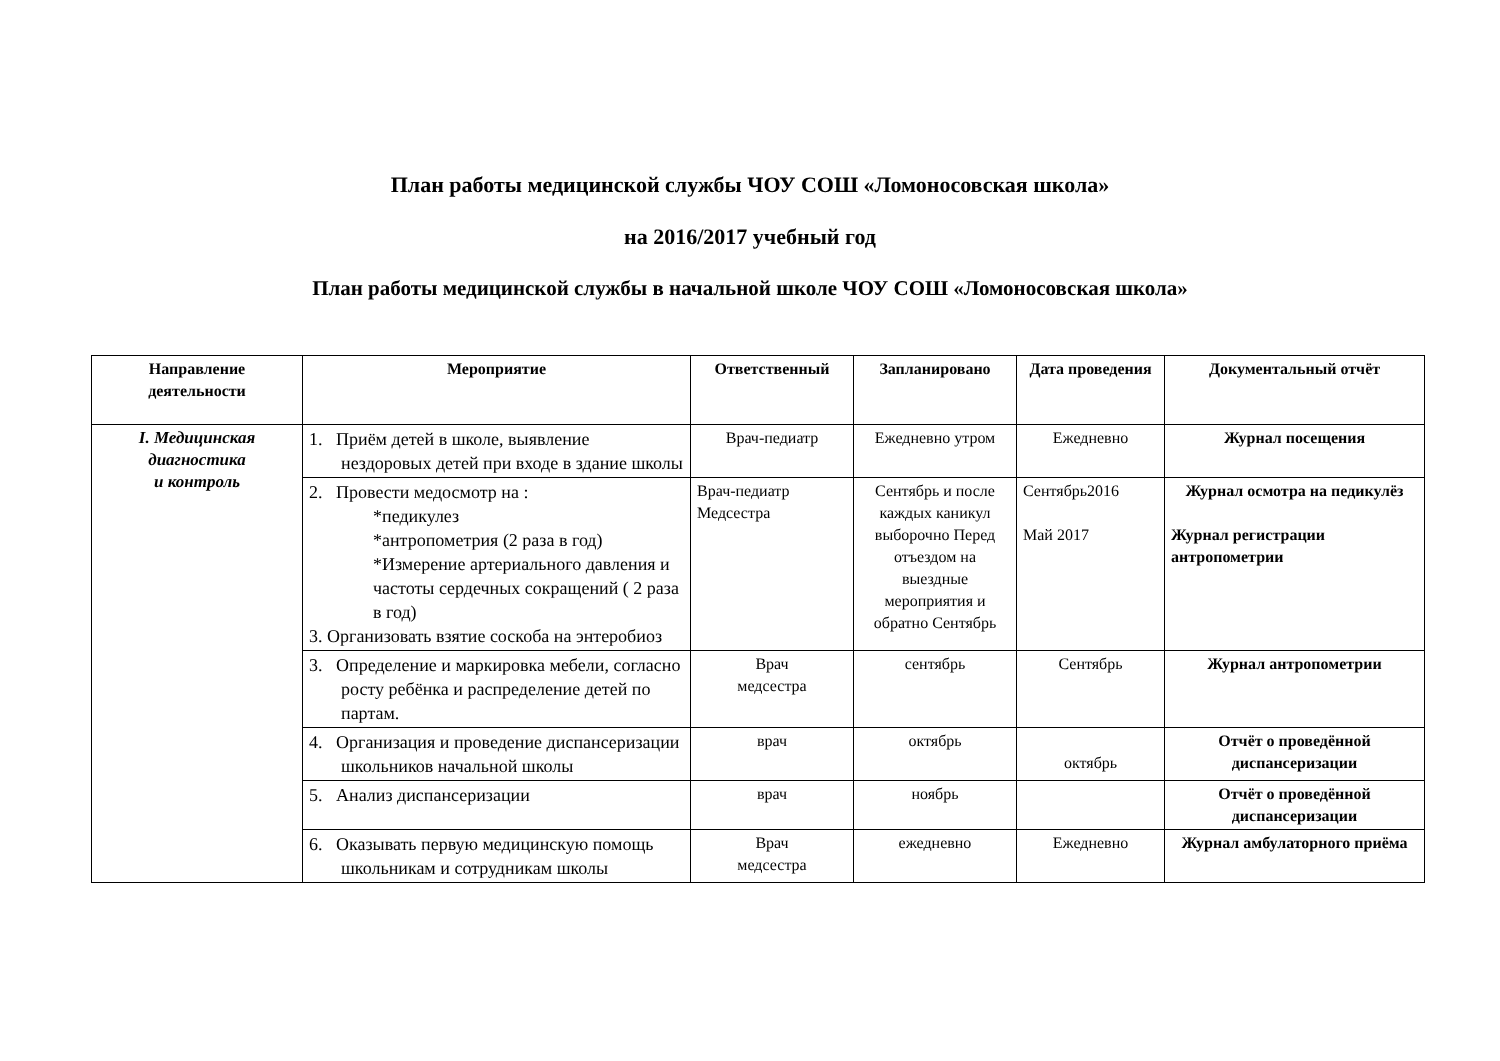План работы медицинской службы ЧОУ СОШ «Ломоносовская школа»
на 2016/2017 учебный год
План работы медицинской службы в начальной школе ЧОУ СОШ «Ломоносовская школа»
| Направление деятельности | Мероприятие | Ответственный | Запланировано | Дата проведения | Документальный отчёт |
| --- | --- | --- | --- | --- | --- |
| I. Медицинская диагностика и контроль | 1. Приём детей в школе, выявление нездоровых детей при входе в здание школы | Врач-педиатр | Ежедневно утром | Ежедневно | Журнал посещения |
| | 2. Провести медосмотр на : *педикулез *антропометрия (2 раза в год) *Измерение артериального давления и частоты сердечных сокращений ( 2 раза в год) 3. Организовать взятие соскоба на энтеробиоз | Врач-педиатр Медсестра | Сентябрь и после каждых каникул выборочно Перед отъездом на выездные мероприятия и обратно Сентябрь | Сентябрь2016 Май 2017 | Журнал осмотра на педикулёз Журнал регистрации антропометрии |
| | 3. Определение и маркировка мебели, согласно росту ребёнка и распределение детей по партам. | Врач медсестра | сентябрь | Сентябрь | Журнал антропометрии |
| | 4. Организация и проведение диспансеризации школьников начальной школы | врач | октябрь | октябрь | Отчёт о проведённой диспансеризации |
| | 5. Анализ диспансеризации | врач | ноябрь | | Отчёт о проведённой диспансеризации |
| | 6. Оказывать первую медицинскую помощь школьникам и сотрудникам школы | Врач медсестра | ежедневно | Ежедневно | Журнал амбулаторного приёма |